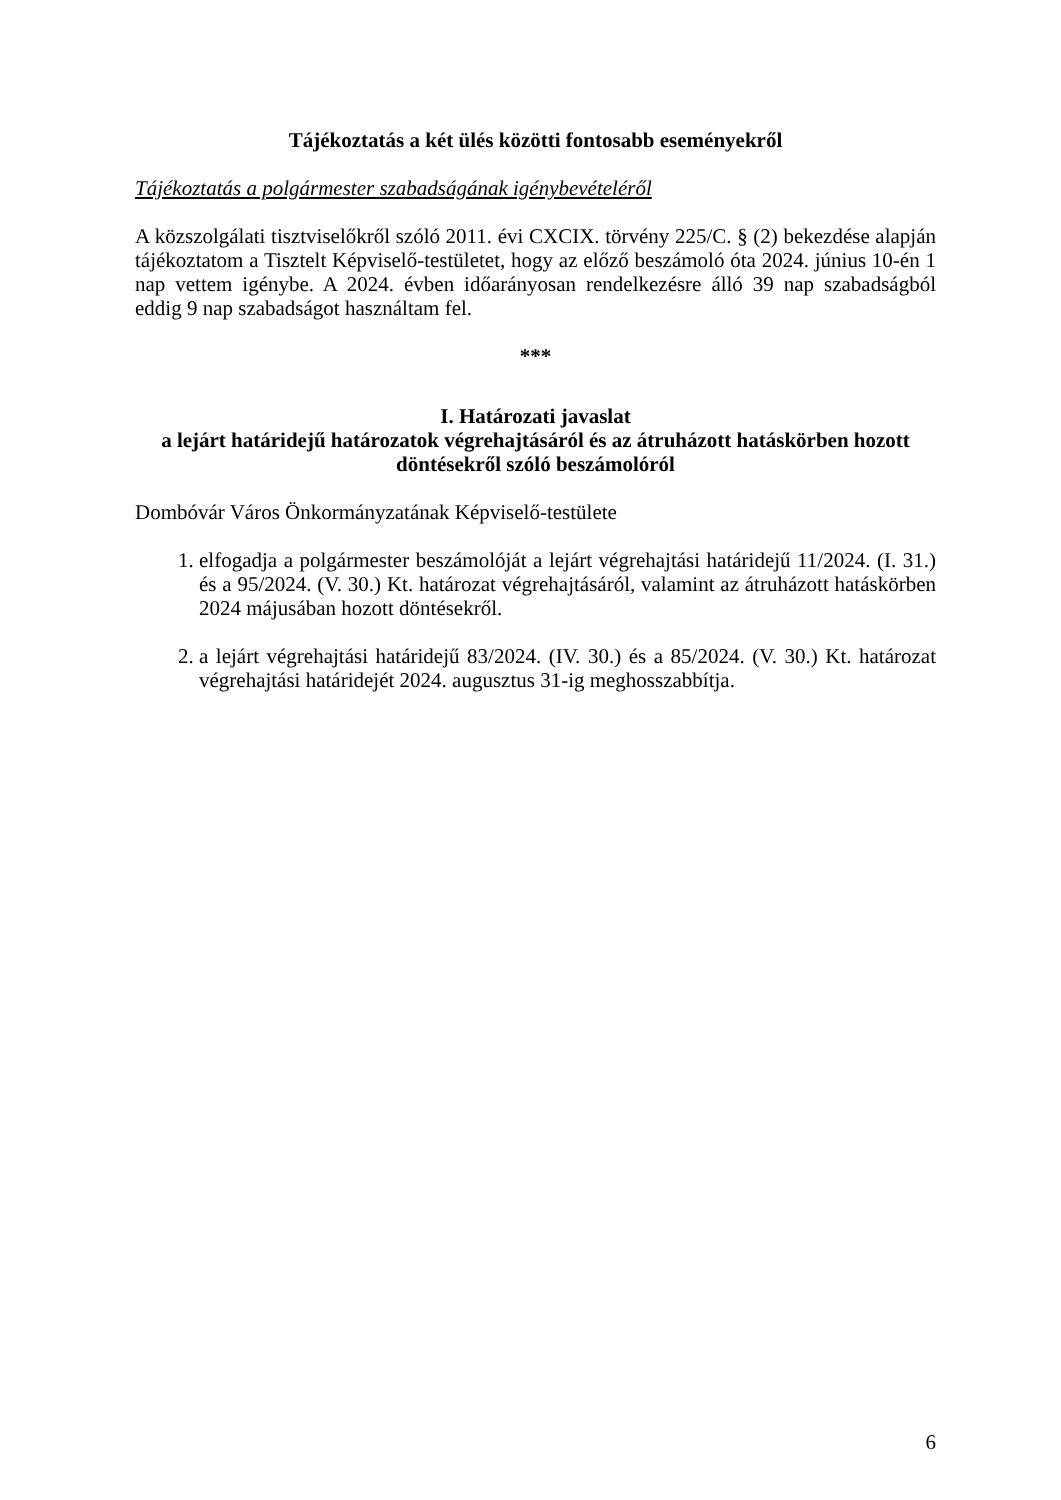Tájékoztatás a két ülés közötti fontosabb eseményekről
Tájékoztatás a polgármester szabadságának igénybevételéről
A közszolgálati tisztviselőkről szóló 2011. évi CXCIX. törvény 225/C. § (2) bekezdése alapján tájékoztatom a Tisztelt Képviselő-testületet, hogy az előző beszámoló óta 2024. június 10-én 1 nap vettem igénybe. A 2024. évben időarányosan rendelkezésre álló 39 nap szabadságból eddig 9 nap szabadságot használtam fel.
***
I. Határozati javaslat
a lejárt határidejű határozatok végrehajtásáról és az átruházott hatáskörben hozott döntésekről szóló beszámolóról
Dombóvár Város Önkormányzatának Képviselő-testülete
1. elfogadja a polgármester beszámolóját a lejárt végrehajtási határidejű 11/2024. (I. 31.) és a 95/2024. (V. 30.) Kt. határozat végrehajtásáról, valamint az átruházott hatáskörben 2024 májusában hozott döntésekről.
2. a lejárt végrehajtási határidejű 83/2024. (IV. 30.) és a 85/2024. (V. 30.) Kt. határozat végrehajtási határidejét 2024. augusztus 31-ig meghosszabbítja.
6